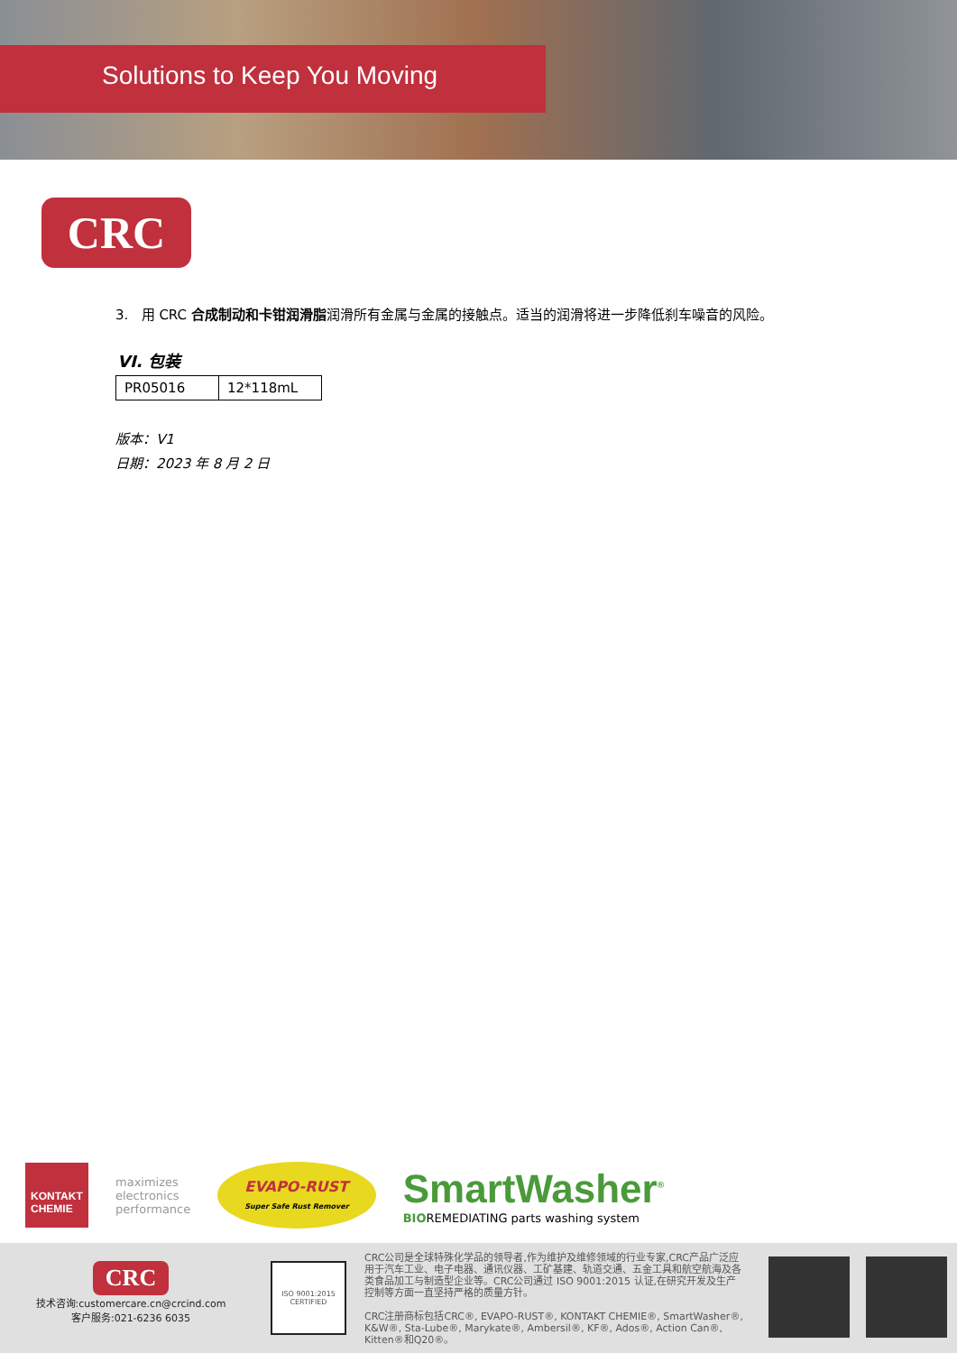Solutions to Keep You Moving
CRC
3. 用 CRC 合成制动和卡钳润滑脂润滑所有金属与金属的接触点。适当的润滑将进一步降低刹车噪音的风险。
VI. 包装
| PR05016 | 12*118mL |
版本：V1
日期：2023 年 8 月 2 日
KONTAKT CHEMIE
maximizes
electronics
performance
EVAPO-RUST
Super Safe Rust Remover
SmartWasher<sup>®</sup>
BIOREMEDIATING parts washing system
CRC
技术咨询:customercare.cn@crcind.com
客户服务:021-6236 6035
ISO 9001:2015 CERTIFIED
CRC公司是全球特殊化学品的领导者,作为维护及维修领域的行业专家,CRC产品广泛应用于汽车工业、电子电器、通讯仪器、工矿基建、轨道交通、五金工具和航空航海及各类食品加工与制造型企业等。CRC公司通过 ISO 9001:2015 认证,在研究开发及生产控制等方面一直坚持严格的质量方针。
CRC注册商标包括CRC®, EVAPO-RUST®, KONTAKT CHEMIE®, SmartWasher®, K&W®, Sta-Lube®, Marykate®, Ambersil®, KF®, Ados®, Action Can®, Kitten®和Q20®。